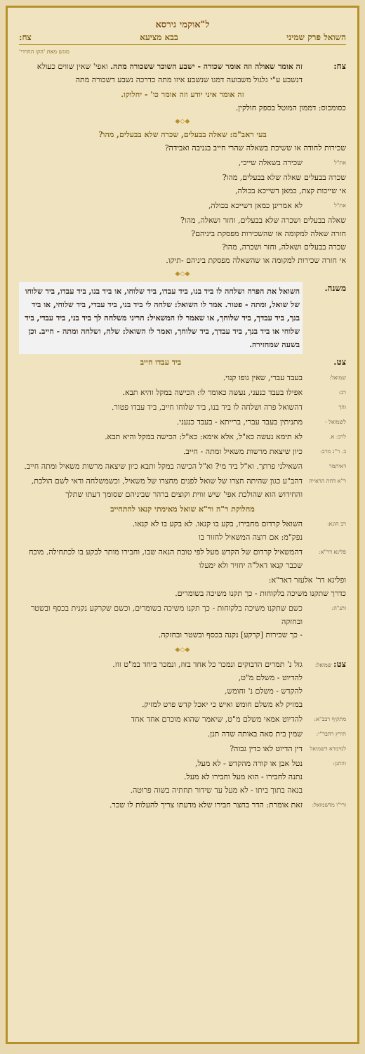ל"אוקמי גירסא
השואל פרק שמיני בבא מציעא צח:
מוגש מאת 'הקו החרדי'
צח: זה אומר שאולה וזה אומר שכורה - ישבע השוכר ששכורה מתה. ואפי' שאין שווים כעולא דנשבע ע"י גלגול משבועה דמגו שנשבע איזו מתה כדרכה נשבע דשכורה מתה
זה אומר איני יודע וזה אומר כו' - יחלוקו.
כסומכוס: דממון המוטל בספק חולקין.
◆◇◆
בעי ראב"מ: שאלה בבעלים, שכרה שלא בבעלים, מהו?
שכירות לחודה או ששיכת בשאלה שהרי חייב בגניבה ואבידה?
את"ל
שכירה בשאלה שייכי,
שכרה בבעלים שאלה שלא בבעלים, מהו?
אי שייכות קצת, כמאן דשייכא בכולה,
את"ל
לא אמרינן כמאן דשייכא בכולה,
שאלה בבעלים ושכרה שלא בבעלים, וחזר ושאלה, מהו?
חזרה שאלה למקומה או שהשכירות מפסקת ביניהם?
שכרה בבעלים ושאלה, וחזר ושכרה, מהו?
אי חזרה שכירות למקומה או שהשאלה מפסקת ביניהם -תיקו.
◆◇◆
משנה.
השואל את הפרה ושלחה לו ביד בנו, ביד עבדו, ביד שלוחו, או ביד בנו, ביד עבדו, ביד שלוחו של שואל, ומתה - פטור. אמר לו השואל: שלחה לי ביד בני, ביד עבדי, ביד שלוחי, או ביד בנך, ביד עבדך, ביד שלוחך, או שאמר לו המשאיל: הריני משלחה לך ביד בני, ביד עבדי, ביד שלוחי או ביד בנך, ביד עבדך, ביד שלוחך, ואמר לו השואל: שלח, ושלחה ומתה - חייב. וכן בשעה שמחזירה.
צט. ביד עבדו חייב
שמואל:
בעבד עברי, שאין גופו קנוי.
רב:
אפילו בעבד כנעני, נעשה כאומר לו: הכישה במקל והיא תבא.
והך
דהשואל פרה ושלחה לו ביד בנו, ביד שלוחו חייב, ביד עבדו פטור.
לשמואל -
מתניתין בעבד עברי, ברייתא - בעבד כנעני.
לרב: א.
לא תימא נעשה כא"ל, אלא אימא: כא"ל: הכישה במקל והיא תבא.
ב. ר"נ מרב:
כיון שיצאת מרשות משאיל ומתה - חייב.
דאיתמר
השאילני פרתך. וא"ל ביד מי? וא"ל הכישה במקל ותבא כיון שיצאה מרשות משאיל ומתה חייב.
ר"א דחה הראייה
דהב"ע כגון שהיתה חצרו של שואל לפנים מחצרו של משאיל, וכשמשלחה ודאי לשם הולכת, והחידוש הוא שהולכת אפי' שיש זווית וקוצים ברהר שביניהם שסומך דעתו שתלך
מחלוקת ר"ה ור"א שואל מאימתי קנאו להתחייב
רב הונא:
השואל קרדום מחבירו, בקע בו קנאו. לא בקע בו לא קנאו.
נפק"מ: אם רוצה המשאיל לחזור בו
פליגא דר"א:
דהמשאיל קרדום של הקדש מעל לפי טובת הנאה שבו, וחבירו מותר לבקע בו לכתחילה. מוכח שכבר קנאו דאל"ה יחזיר ולא ימעלו
ופליגא דר' אלעזר דאר"א:
כדרך שתקנו משיכה בלקוחות - כך תקנו משיכה בשומרים.
ותנ"ה:
כשם שתקנו משיכה בלקוחות - כך תקנו משיכה בשומרים, וכשם שקרקע נקנית בכסף ובשטר ובחזקה
- כך שכירות [קרקע] נקנה בכסף ובשטר ובחזקה.
◆◇◆
צט: שמואל:
גזל נ' תמרים הדבוקים ונמכר כל אחד בזוז, ונמכר ביחד במ"ט זוז.
להדיוט - משלם מ"ט,
להקדש - משלם נ' וחומש,
במזיק לא משלם חומש ואיש כי יאכל קדש פרט למזיק.
מתקיף רבב"א:
להדיוט אמאי משלם מ"ט, שיאמר שהוא מוכרם אחד אחד
תירץ רהבר"י:
שמין בית סאה באותה שדה תנן.
למימרא דשמואל
דין הדיוט לאו כדין גבוה?
והתנן:
נטל אבן או קורה מהקדש - לא מעל,
נתנה לחבירו - הוא מעל וחבירו לא מעל.
בנאה בתוך ביתו - לא מעל עד שידור תחתיה בשוה פרוטה.
ורי"ו מדשמואל:
זאת אומרת: הדר בחצר חבירו שלא מדעתו צריך להעלות לו שכר.